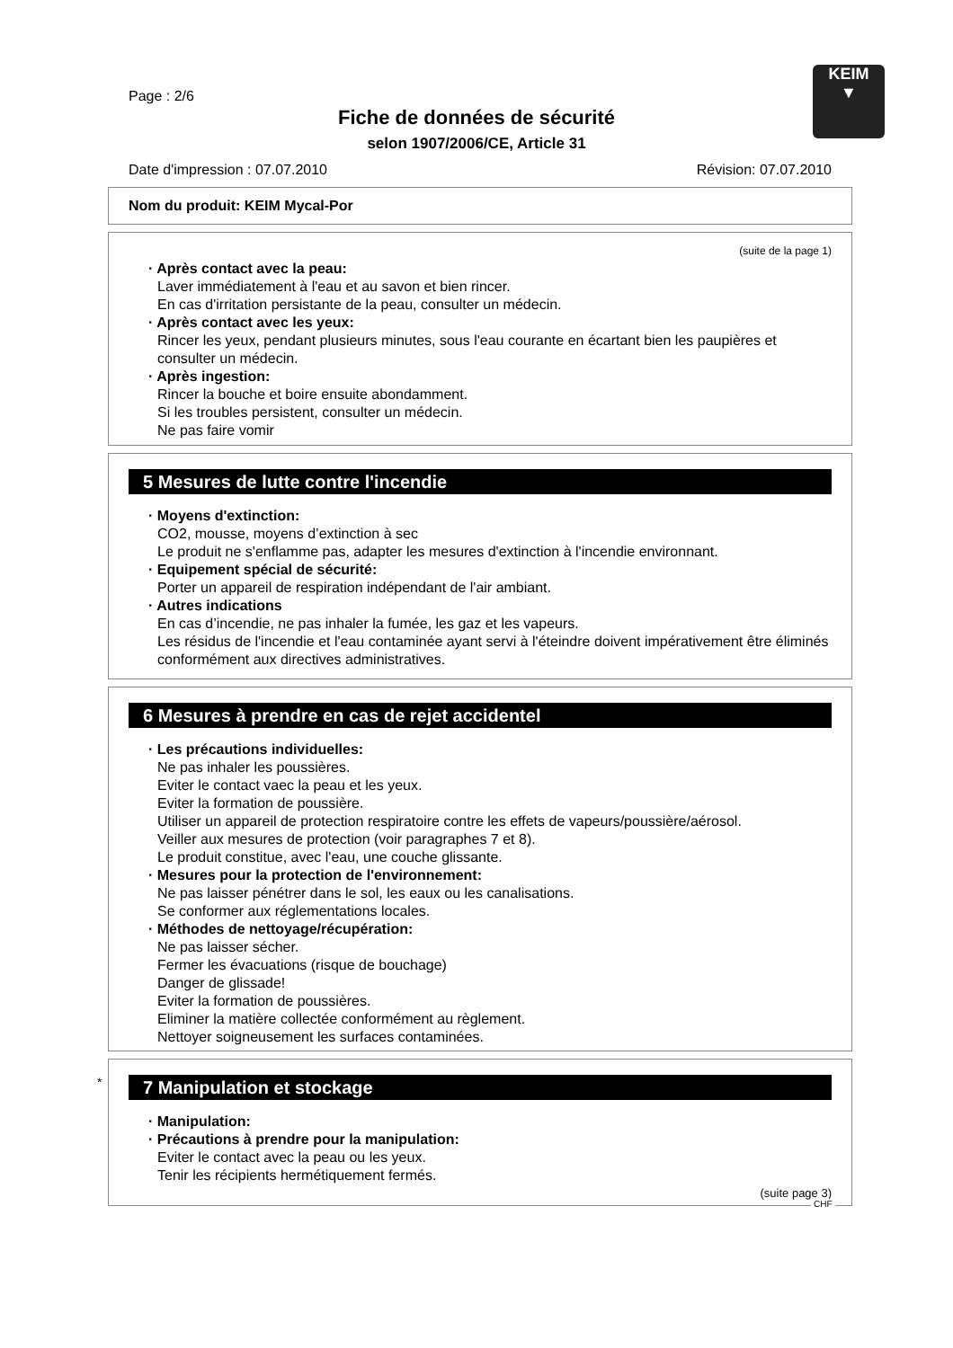Page : 2/6
KEIM
▼
Fiche de données de sécurité
selon 1907/2006/CE, Article 31
Date d'impression : 07.07.2010 Révision: 07.07.2010
Nom du produit: KEIM Mycal-Por
(suite de la page 1)
· Après contact avec la peau:
Laver immédiatement à l'eau et au savon et bien rincer.
En cas d'irritation persistante de la peau, consulter un médecin.
· Après contact avec les yeux:
Rincer les yeux, pendant plusieurs minutes, sous l'eau courante en écartant bien les paupières et consulter un médecin.
· Après ingestion:
Rincer la bouche et boire ensuite abondamment.
Si les troubles persistent, consulter un médecin.
Ne pas faire vomir
5 Mesures de lutte contre l'incendie
· Moyens d'extinction:
CO2, mousse, moyens d’extinction à sec
Le produit ne s'enflamme pas, adapter les mesures d'extinction à l'incendie environnant.
· Equipement spécial de sécurité:
Porter un appareil de respiration indépendant de l'air ambiant.
· Autres indications
En cas d’incendie, ne pas inhaler la fumée, les gaz et les vapeurs.
Les résidus de l'incendie et l'eau contaminée ayant servi à l'éteindre doivent impérativement être éliminés conformément aux directives administratives.
6 Mesures à prendre en cas de rejet accidentel
· Les précautions individuelles:
Ne pas inhaler les poussières.
Eviter le contact vaec la peau et les yeux.
Eviter la formation de poussière.
Utiliser un appareil de protection respiratoire contre les effets de vapeurs/poussière/aérosol.
Veiller aux mesures de protection (voir paragraphes 7 et 8).
Le produit constitue, avec l'eau, une couche glissante.
· Mesures pour la protection de l'environnement:
Ne pas laisser pénétrer dans le sol, les eaux ou les canalisations.
Se conformer aux réglementations locales.
· Méthodes de nettoyage/récupération:
Ne pas laisser sécher.
Fermer les évacuations (risque de bouchage)
Danger de glissade!
Eviter la formation de poussières.
Eliminer la matière collectée conformément au règlement.
Nettoyer soigneusement les surfaces contaminées.
*
7 Manipulation et stockage
· Manipulation:
· Précautions à prendre pour la manipulation:
Eviter le contact avec la peau ou les yeux.
Tenir les récipients hermétiquement fermés.
(suite page 3)
CHF